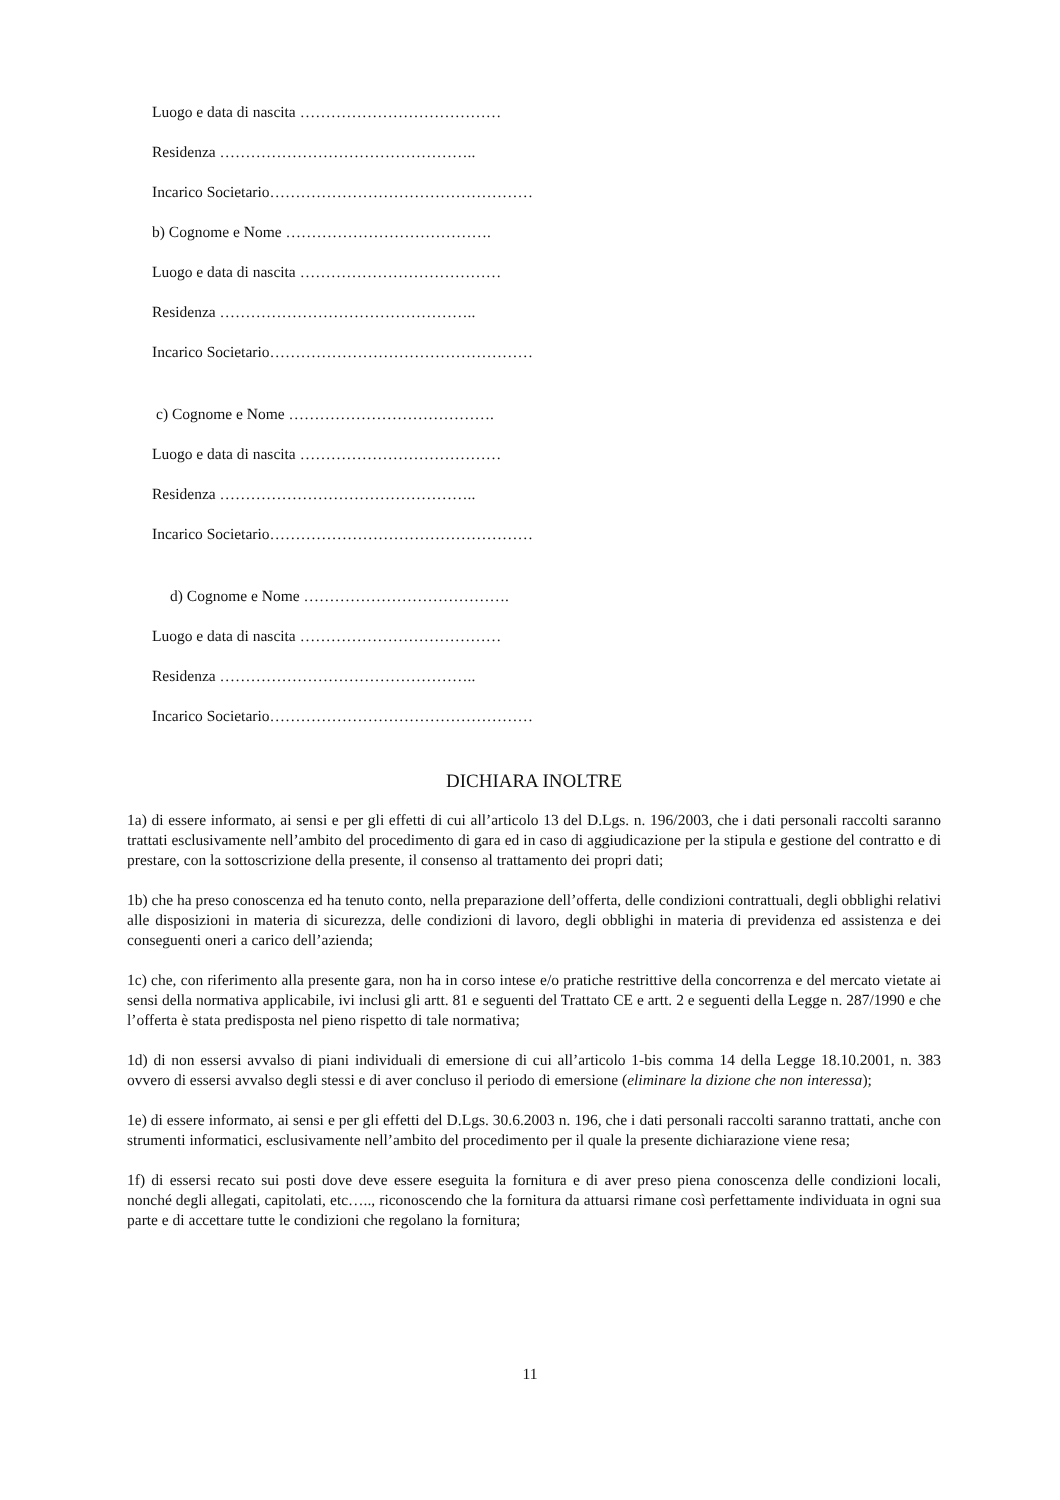Luogo e data di nascita …………………………………
Residenza …………………………………………..
Incarico Societario……………………………………………
b) Cognome e Nome ………………………………….
Luogo e data di nascita …………………………………
Residenza …………………………………………..
Incarico Societario……………………………………………
c) Cognome e Nome ………………………………….
Luogo e data di nascita …………………………………
Residenza …………………………………………..
Incarico Societario……………………………………………
d) Cognome e Nome ………………………………….
Luogo e data di nascita …………………………………
Residenza …………………………………………..
Incarico Societario……………………………………………
DICHIARA INOLTRE
1a) di essere informato, ai sensi e per gli effetti di cui all’articolo 13 del D.Lgs. n. 196/2003, che i dati personali raccolti saranno trattati esclusivamente nell’ambito del procedimento di gara ed in caso di aggiudicazione per la stipula e gestione del contratto e di prestare, con la sottoscrizione della presente, il consenso al trattamento dei propri dati;
1b) che ha preso conoscenza ed ha tenuto conto, nella preparazione dell’offerta, delle condizioni contrattuali, degli obblighi relativi alle disposizioni in materia di sicurezza, delle condizioni di lavoro, degli obblighi in materia di previdenza ed assistenza e dei conseguenti oneri a carico dell’azienda;
1c) che, con riferimento alla presente gara, non ha in corso intese e/o pratiche restrittive della concorrenza e del mercato vietate ai sensi della normativa applicabile, ivi inclusi gli artt. 81 e seguenti del Trattato CE e artt. 2 e seguenti della Legge n. 287/1990 e che l’offerta è stata predisposta nel pieno rispetto di tale normativa;
1d) di non essersi avvalso di piani individuali di emersione di cui all’articolo 1-bis comma 14 della Legge 18.10.2001, n. 383 ovvero di essersi avvalso degli stessi e di aver concluso il periodo di emersione (eliminare la dizione che non interessa);
1e) di essere informato, ai sensi e per gli effetti del D.Lgs. 30.6.2003 n. 196, che i dati personali raccolti saranno trattati, anche con strumenti informatici, esclusivamente nell’ambito del procedimento per il quale la presente dichiarazione viene resa;
1f) di essersi recato sui posti dove deve essere eseguita la fornitura e di aver preso piena conoscenza delle condizioni locali, nonché degli allegati, capitolati, etc….., riconoscendo che la fornitura da attuarsi rimane così perfettamente individuata in ogni sua parte e di accettare tutte le condizioni che regolano la fornitura;
11